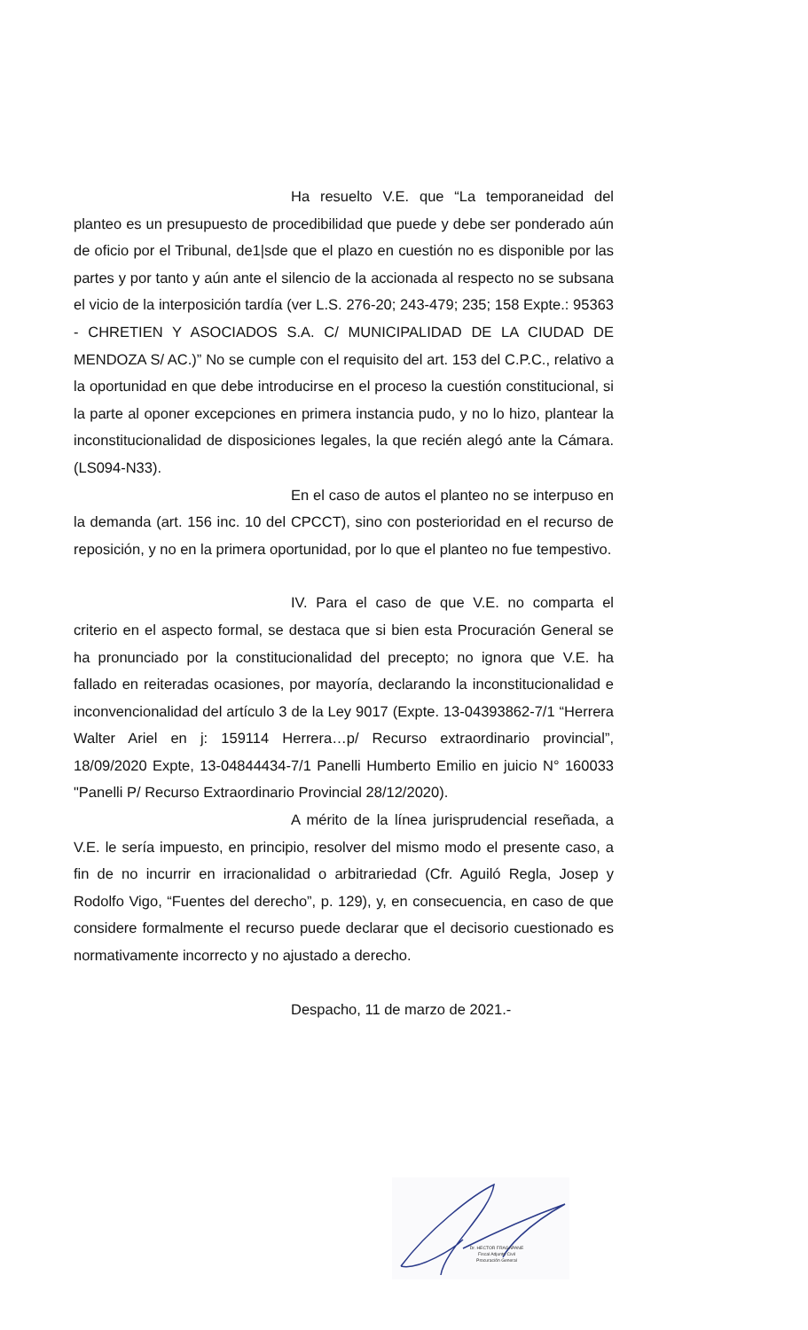Ha resuelto V.E. que “La temporaneidad del planteo es un presupuesto de procedibilidad que puede y debe ser ponderado aún de oficio por el Tribunal, de1|sde que el plazo en cuestión no es disponible por las partes y por tanto y aún ante el silencio de la accionada al respecto no se subsana el vicio de la interposición tardía (ver L.S. 276-20; 243-479; 235; 158 Expte.: 95363 - CHRETIEN Y ASOCIADOS S.A. C/ MUNICIPALIDAD DE LA CIUDAD DE MENDOZA S/ AC.)” No se cumple con el requisito del art. 153 del C.P.C., relativo a la oportunidad en que debe introducirse en el proceso la cuestión constitucional, si la parte al oponer excepciones en primera instancia pudo, y no lo hizo, plantear la inconstitucionalidad de disposiciones legales, la que recién alegó ante la Cámara. (LS094-N33).
En el caso de autos el planteo no se interpuso en la demanda (art. 156 inc. 10 del CPCCT), sino con posterioridad en el recurso de reposición, y no en la primera oportunidad, por lo que el planteo no fue tempestivo.
IV. Para el caso de que V.E. no comparta el criterio en el aspecto formal, se destaca que si bien esta Procuración General se ha pronunciado por la constitucionalidad del precepto; no ignora que V.E. ha fallado en reiteradas ocasiones, por mayoría, declarando la inconstitucionalidad e inconvencionalidad del artículo 3 de la Ley 9017 (Expte. 13-04393862-7/1 “Herrera Walter Ariel en j: 159114 Herrera…p/ Recurso extraordinario provincial”, 18/09/2020 Expte, 13-04844434-7/1 Panelli Humberto Emilio en juicio N° 160033 "Panelli P/ Recurso Extraordinario Provincial 28/12/2020).
A mérito de la línea jurisprudencial reseñada, a V.E. le sería impuesto, en principio, resolver del mismo modo el presente caso, a fin de no incurrir en irracionalidad o arbitrariedad (Cfr. Aguiló Regla, Josep y Rodolfo Vigo, “Fuentes del derecho”, p. 129), y, en consecuencia, en caso de que considere formalmente el recurso puede declarar que el decisorio cuestionado es normativamente incorrecto y no ajustado a derecho.
Despacho, 11 de marzo de 2021.-
Dr. HECTOR FRAGAPANE
Fiscal Adjunto Civil
Procuración General